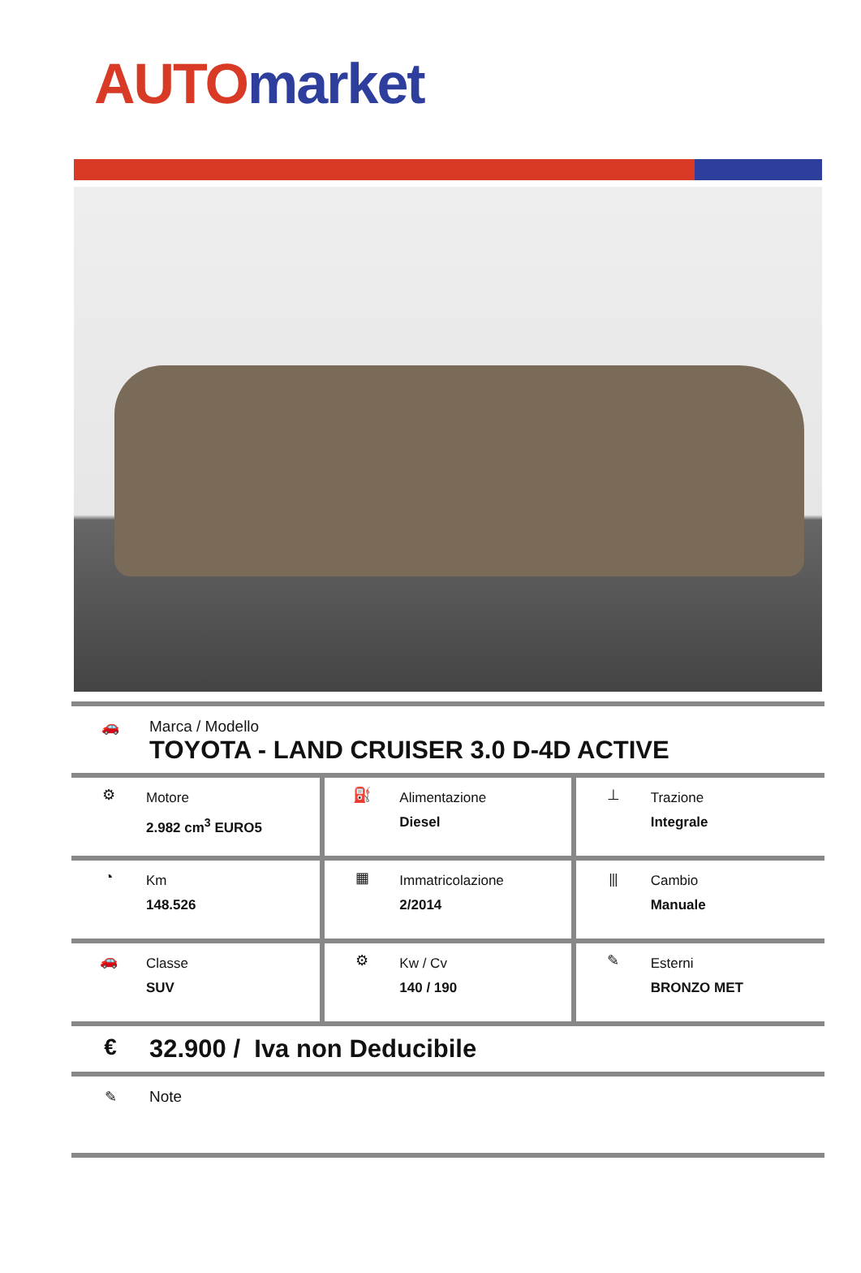AUTO market
🚗 Marca / Modello
TOYOTA - LAND CRUISER 3.0 D-4D ACTIVE
| ⚙ Motore 2.982 cm<sup>3</sup> EURO5 | ⛽ Alimentazione Diesel | ⊥ Trazione Integrale |
| ◔ Km 148.526 | ▦ Immatricolazione 2/2014 | ⫴ Cambio Manuale |
| 🚗 Classe SUV | ⚙ Kw / Cv 140 / 190 | ✎ Esterni BRONZO MET |
€ 32.900 / Iva non Deducibile
✎ Note